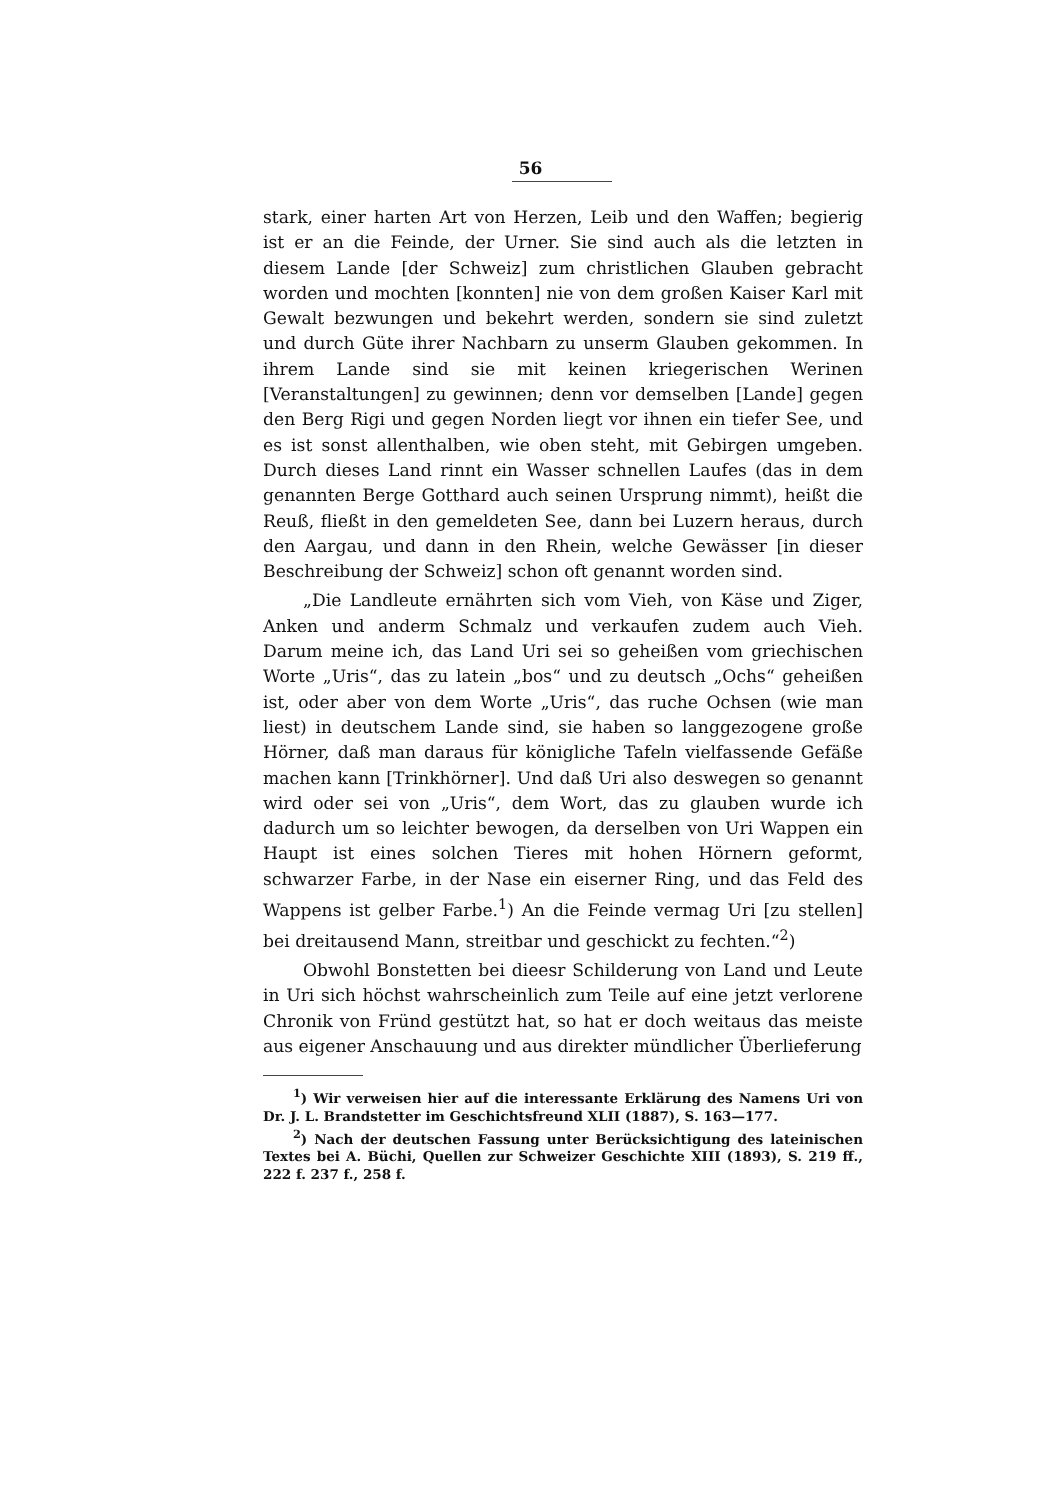56
stark, einer harten Art von Herzen, Leib und den Waffen; begierig ist er an die Feinde, der Urner. Sie sind auch als die letzten in diesem Lande [der Schweiz] zum christlichen Glauben gebracht worden und mochten [konnten] nie von dem großen Kaiser Karl mit Gewalt bezwungen und bekehrt werden, sondern sie sind zuletzt und durch Güte ihrer Nachbarn zu unserm Glauben gekommen. In ihrem Lande sind sie mit keinen kriegerischen Werinen [Veranstaltungen] zu gewinnen; denn vor demselben [Lande] gegen den Berg Rigi und gegen Norden liegt vor ihnen ein tiefer See, und es ist sonst allenthalben, wie oben steht, mit Gebirgen umgeben. Durch dieses Land rinnt ein Wasser schnellen Laufes (das in dem genannten Berge Gotthard auch seinen Ursprung nimmt), heißt die Reuß, fließt in den gemeldeten See, dann bei Luzern heraus, durch den Aargau, und dann in den Rhein, welche Gewässer [in dieser Beschreibung der Schweiz] schon oft genannt worden sind.
„Die Landleute ernährten sich vom Vieh, von Käse und Ziger, Anken und anderm Schmalz und verkaufen zudem auch Vieh. Darum meine ich, das Land Uri sei so geheißen vom griechischen Worte „Uris“, das zu latein „bos“ und zu deutsch „Ochs“ geheißen ist, oder aber von dem Worte „Uris“, das ruche Ochsen (wie man liest) in deutschem Lande sind, sie haben so langgezogene große Hörner, daß man daraus für königliche Tafeln vielfassende Gefäße machen kann [Trinkhörner]. Und daß Uri also deswegen so genannt wird oder sei von „Uris“, dem Wort, das zu glauben wurde ich dadurch um so leichter bewogen, da derselben von Uri Wappen ein Haupt ist eines solchen Tieres mit hohen Hörnern geformt, schwarzer Farbe, in der Nase ein eiserner Ring, und das Feld des Wappens ist gelber Farbe.<sup>1</sup>) An die Feinde vermag Uri [zu stellen] bei dreitausend Mann, streitbar und geschickt zu fechten.“<sup>2</sup>)
Obwohl Bonstetten bei dieesr Schilderung von Land und Leute in Uri sich höchst wahrscheinlich zum Teile auf eine jetzt verlorene Chronik von Fründ gestützt hat, so hat er doch weitaus das meiste aus eigener Anschauung und aus direkter mündlicher Überlieferung
<sup>1</sup>) Wir verweisen hier auf die interessante Erklärung des Namens Uri von Dr. J. L. Brandstetter im Geschichtsfreund XLII (1887), S. 163—177.
<sup>2</sup>) Nach der deutschen Fassung unter Berücksichtigung des lateinischen Textes bei A. Büchi, Quellen zur Schweizer Geschichte XIII (1893), S. 219 ff., 222 f. 237 f., 258 f.